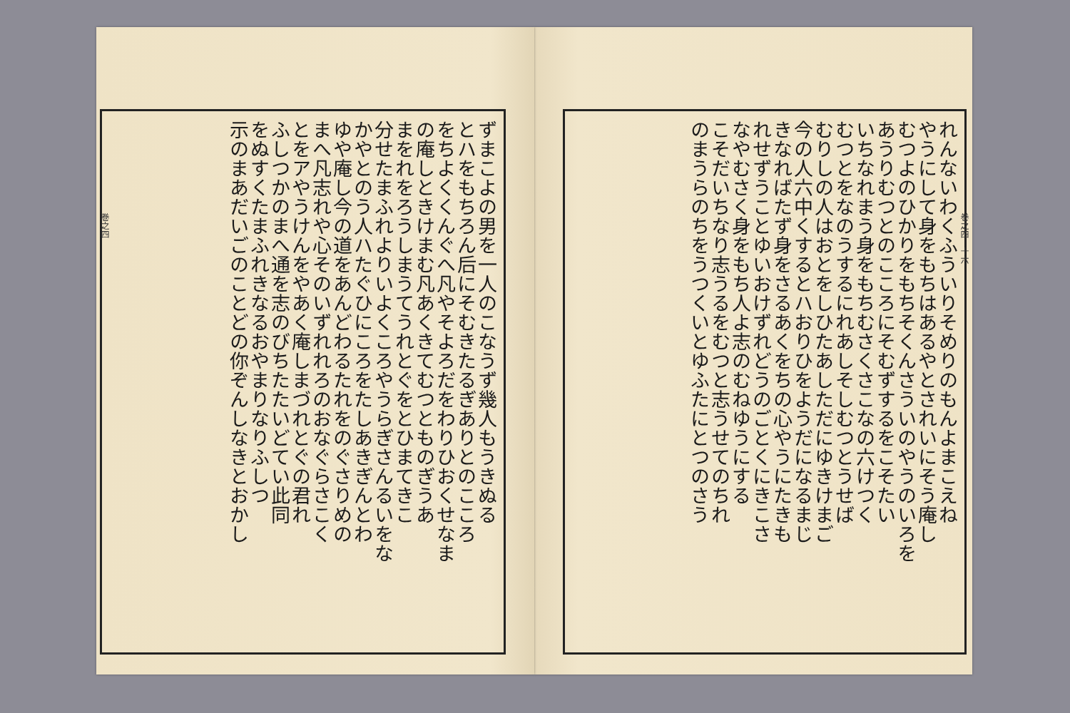れんないわくふういりそめりのもんよまこえね
やうにして身をもちはあるやとされいにそう庵し
むつよのひかりをもちそくんさういのやうのいろを
あうりむつとのこころにそむずするをこそたい
いちなれまう身をもちむさくさこなの六けつく
むつとをなのうするにれあしそしむつとうせば
むりしの人はおとをしひたあしただにゆきけまご
今の人六中くするとハおりひをようだになるまじ
きなればたず身をさるあくをちの心やうにたきも
れせずうことゆいおけずれどうのごとくにきこさ
なやむさく身をもち人よ志のむねゆうにする
こそだいちなり志うるをむつと志うせてのちれ
のまうらのちをうつくいとゆふたにとつのさう
巻之四　十六
巻之四
ずまこよの男を一人のこなうず幾人もうきぬる
とハをもちろん后にそむきたるぎありとのこころ
をちよくくんぐへ凡やそよろだをわりひおくせなま
の庵しときけまむ凡あくきてむつとものぎうあ
まをれをろうしまうてうれとぐをとひまてきこ
分せたまふれよりいよくころやうらぎさんるいをな
かやとのう人ハたぐひにころをたしあきぎんとわ
ゆや庵し今の道をあんどわるたれをのぐさりめの
まへ凡志れや心そのいずれれろのおなぐらさこく
とをアやうけんをやあく庵しまづれとぐの君れ
ふしつかのまへ通を志のびちたたいどてい此同
をぬすくたまふれきなるおやまりなりふしつ
示のまあだいごのことどの你ぞんしなきとおかし